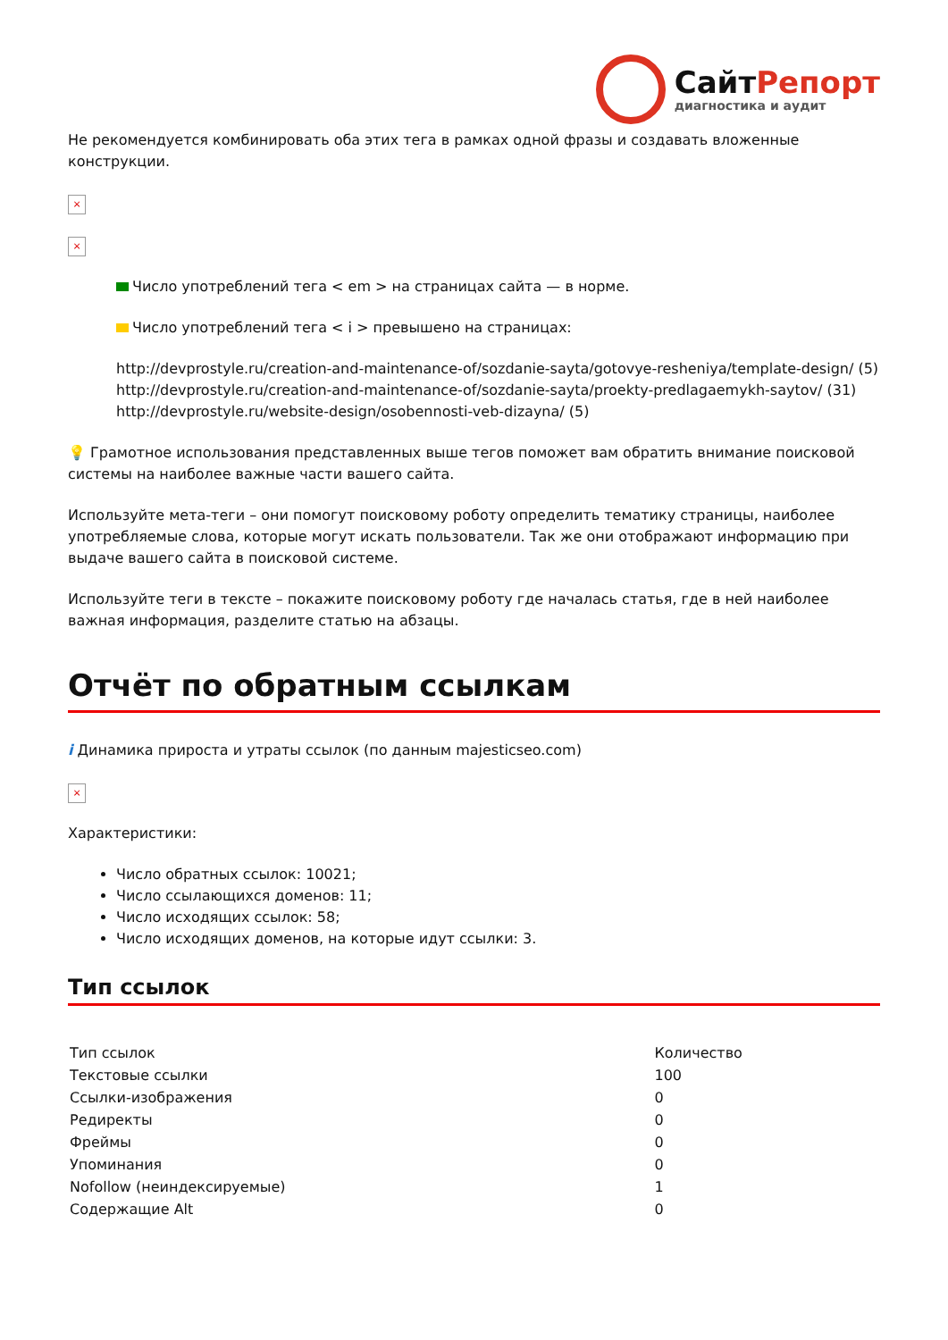СайтРепорт
диагностика и аудит
Не рекомендуется комбинировать оба этих тега в рамках одной фразы и создавать вложенные конструкции.
×
×
Число употреблений тега < em > на страницах сайта — в норме.
Число употреблений тега < i > превышено на страницах:
http://devprostyle.ru/creation-and-maintenance-of/sozdanie-sayta/gotovye-resheniya/template-design/ (5)
http://devprostyle.ru/creation-and-maintenance-of/sozdanie-sayta/proekty-predlagaemykh-saytov/ (31)
http://devprostyle.ru/website-design/osobennosti-veb-dizayna/ (5)
💡 Грамотное использования представленных выше тегов поможет вам обратить внимание поисковой системы на наиболее важные части вашего сайта.
Используйте мета-теги – они помогут поисковому роботу определить тематику страницы, наиболее употребляемые слова, которые могут искать пользователи. Так же они отображают информацию при выдаче вашего сайта в поисковой системе.
Используйте теги в тексте – покажите поисковому роботу где началась статья, где в ней наиболее важная информация, разделите статью на абзацы.
Отчёт по обратным ссылкам
i Динамика прироста и утраты ссылок (по данным majesticseo.com)
×
Характеристики:
Число обратных ссылок: 10021;
Число ссылающихся доменов: 11;
Число исходящих ссылок: 58;
Число исходящих доменов, на которые идут ссылки: 3.
Тип ссылок
| Тип ссылок | Количество |
| Текстовые ссылки | 100 |
| Ссылки-изображения | 0 |
| Редиректы | 0 |
| Фреймы | 0 |
| Упоминания | 0 |
| Nofollow (неиндексируемые) | 1 |
| Содержащие Alt | 0 |